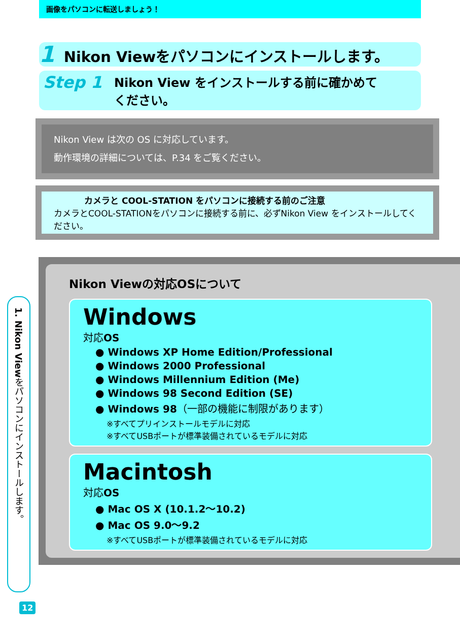画像をパソコンに転送しましょう！
1 Nikon Viewをパソコンにインストールします。
Step 1 Nikon View をインストールする前に確かめて
ください。
Nikon View は次の OS に対応しています。
動作環境の詳細については、P.34 をご覧ください。
カメラと COOL-STATION をパソコンに接続する前のご注意
カメラとCOOL-STATIONをパソコンに接続する前に、必ずNikon View をインストールしてください。
1. Nikon Viewをパソコンにインストールします。
Nikon Viewの対応OSについて
Windows
対応OS
● Windows XP Home Edition/Professional
● Windows 2000 Professional
● Windows Millennium Edition (Me)
● Windows 98 Second Edition (SE)
● Windows 98（一部の機能に制限があります）
※すべてプリインストールモデルに対応
※すべてUSBポートが標準装備されているモデルに対応
Macintosh
対応OS
● Mac OS X (10.1.2～10.2)
● Mac OS 9.0～9.2
※すべてUSBポートが標準装備されているモデルに対応
12